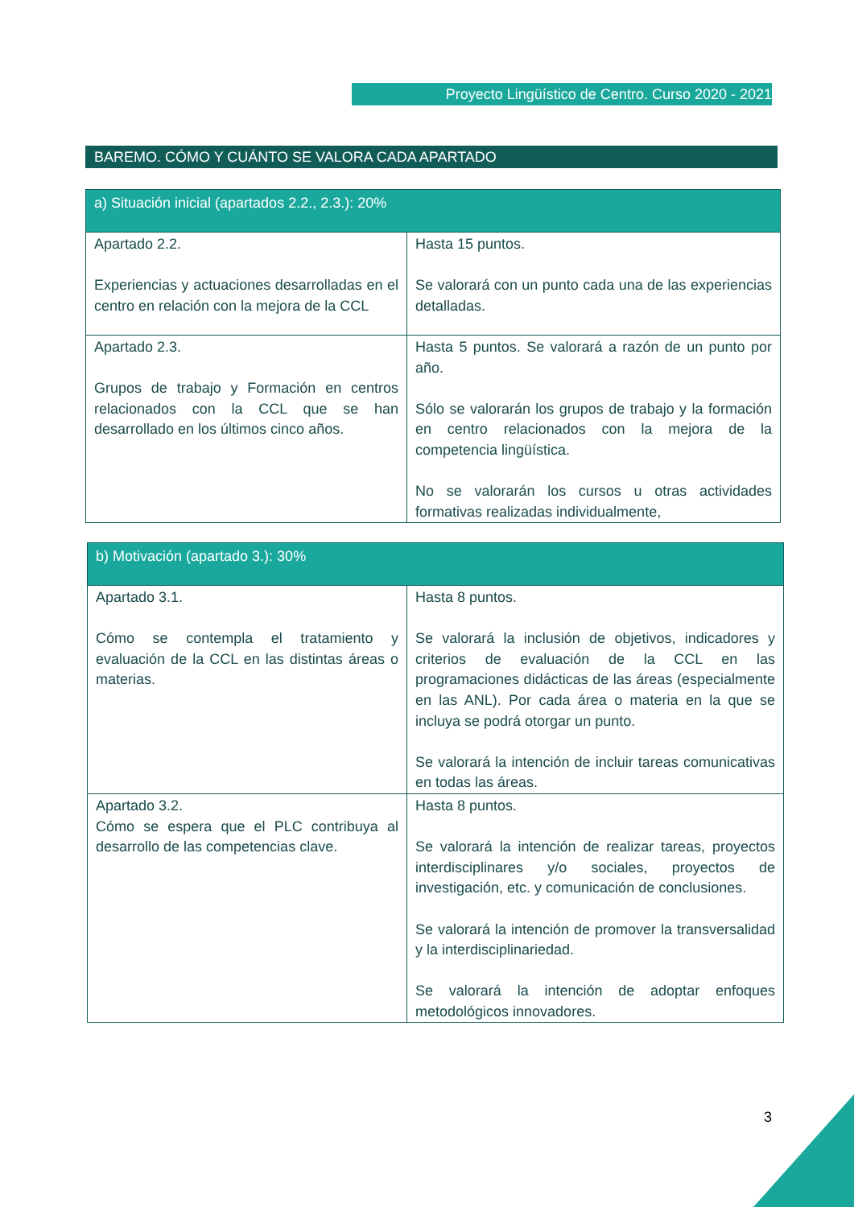Proyecto Lingüístico de Centro. Curso 2020 - 2021
BAREMO. CÓMO Y CUÁNTO SE VALORA CADA APARTADO
| a) Situación inicial (apartados 2.2., 2.3.): 20% | |
| --- | --- |
| Apartado 2.2. Experiencias y actuaciones desarrolladas en el centro en relación con la mejora de la CCL | Hasta 15 puntos. Se valorará con un punto cada una de las experiencias detalladas. |
| Apartado 2.3. Grupos de trabajo y Formación en centros relacionados con la CCL que se han desarrollado en los últimos cinco años. | Hasta 5 puntos. Se valorará a razón de un punto por año. Sólo se valorarán los grupos de trabajo y la formación en centro relacionados con la mejora de la competencia lingüística. No se valorarán los cursos u otras actividades formativas realizadas individualmente, |
| b) Motivación (apartado 3.): 30% | |
| --- | --- |
| Apartado 3.1. Cómo se contempla el tratamiento y evaluación de la CCL en las distintas áreas o materias. | Hasta 8 puntos. Se valorará la inclusión de objetivos, indicadores y criterios de evaluación de la CCL en las programaciones didácticas de las áreas (especialmente en las ANL). Por cada área o materia en la que se incluya se podrá otorgar un punto. Se valorará la intención de incluir tareas comunicativas en todas las áreas. |
| Apartado 3.2. Cómo se espera que el PLC contribuya al desarrollo de las competencias clave. | Hasta 8 puntos. Se valorará la intención de realizar tareas, proyectos interdisciplinares y/o sociales, proyectos de investigación, etc. y comunicación de conclusiones. Se valorará la intención de promover la transversalidad y la interdisciplinariedad. Se valorará la intención de adoptar enfoques metodológicos innovadores. |
3